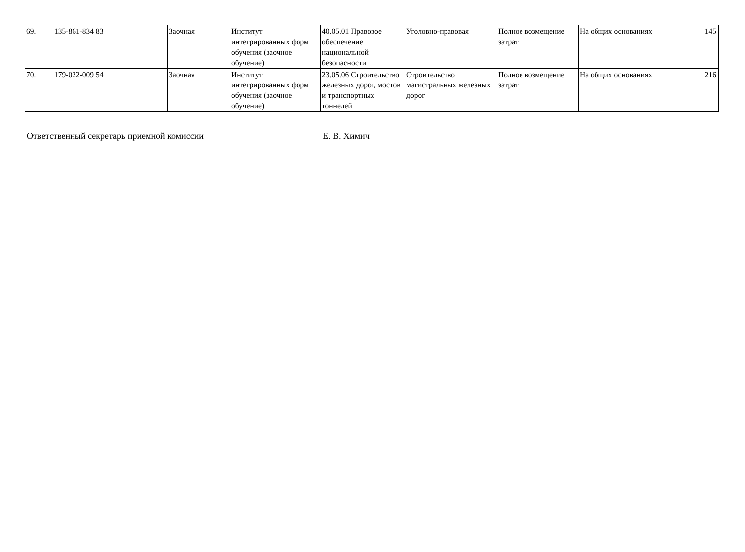| 69. | 135-861-834 83 | Заочная | Институт интегрированных форм обучения (заочное обучение) | 40.05.01 Правовое обеспечение национальной безопасности | Уголовно-правовая | Полное возмещение затрат | На общих основаниях | 145 |
| 70. | 179-022-009 54 | Заочная | Институт интегрированных форм обучения (заочное обучение) | 23.05.06 Строительство железных дорог, мостов и транспортных тоннелей | Строительство магистральных железных дорог | Полное возмещение затрат | На общих основаниях | 216 |
Ответственный секретарь приемной комиссии Е. В. Химич